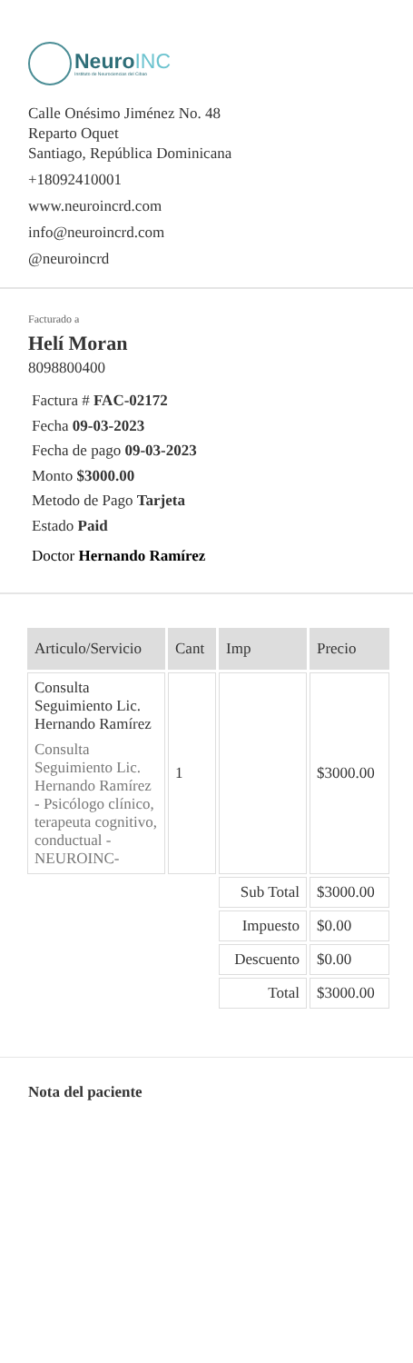NeuroINC
Instituto de Neurociencias del Cibao
Calle Onésimo Jiménez No. 48
Reparto Oquet
Santiago, República Dominicana
+18092410001
www.neuroincrd.com
info@neuroincrd.com
@neuroincrd
Facturado a
Helí Moran
8098800400
Factura # FAC-02172
Fecha 09-03-2023
Fecha de pago 09-03-2023
Monto $3000.00
Metodo de Pago Tarjeta
Estado Paid
Doctor Hernando Ramírez
| Articulo/Servicio | Cant | Imp | Precio |
| --- | --- | --- | --- |
| Consulta Seguimiento Lic. Hernando Ramírez Consulta Seguimiento Lic. Hernando Ramírez - Psicólogo clínico, terapeuta cognitivo, conductual - NEUROINC- | 1 | | $3000.00 |
| | | Sub Total | $3000.00 |
| | | Impuesto | $0.00 |
| | | Descuento | $0.00 |
| | | Total | $3000.00 |
Nota del paciente